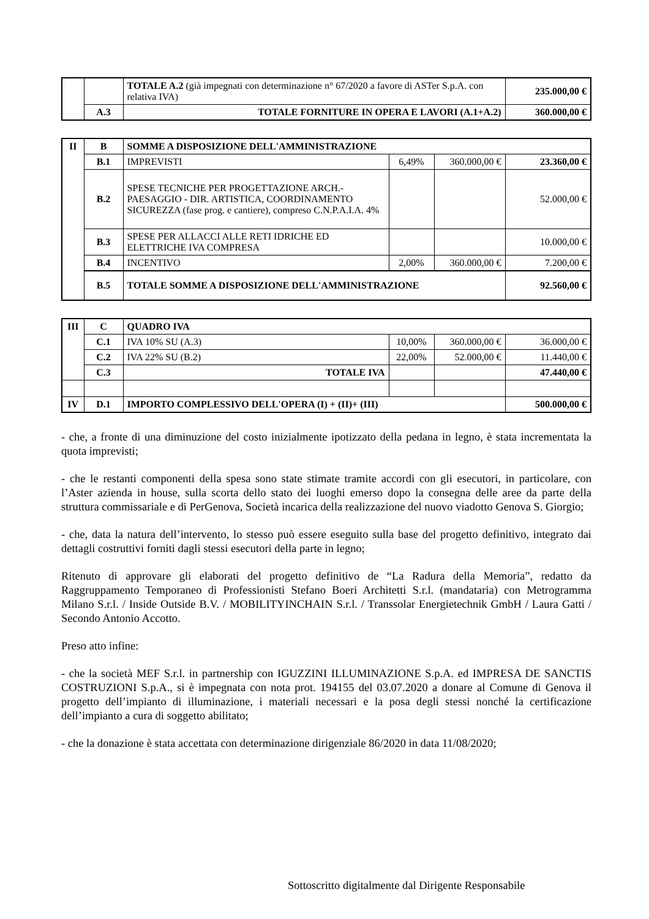| | | TOTALE A.2 (già impegnati con determinazione n° 67/2020 a favore di ASTer S.p.A. con relativa IVA) | 235.000,00 € |
| | A.3 | TOTALE FORNITURE IN OPERA E LAVORI (A.1+A.2) | 360.000,00 € |
| II | B | SOMME A DISPOSIZIONE DELL'AMMINISTRAZIONE | | | |
| | B.1 | IMPREVISTI | 6,49% | 360.000,00 € | 23.360,00 € |
| | B.2 | SPESE TECNICHE PER PROGETTAZIONE ARCH.-PAESAGGIO - DIR. ARTISTICA, COORDINAMENTO SICUREZZA (fase prog. e cantiere), compreso C.N.P.A.I.A. 4% | | | 52.000,00 € |
| | B.3 | SPESE PER ALLACCI ALLE RETI IDRICHE ED ELETTRICHE IVA COMPRESA | | | 10.000,00 € |
| | B.4 | INCENTIVO | 2,00% | 360.000,00 € | 7.200,00 € |
| | B.5 | TOTALE SOMME A DISPOSIZIONE DELL'AMMINISTRAZIONE | | | 92.560,00 € |
| III | C | QUADRO IVA | | | |
| | C.1 | IVA 10% SU (A.3) | 10,00% | 360.000,00 € | 36.000,00 € |
| | C.2 | IVA 22% SU (B.2) | 22,00% | 52.000,00 € | 11.440,00 € |
| | C.3 | TOTALE IVA | | | 47.440,00 € |
| IV | D.1 | IMPORTO COMPLESSIVO DELL'OPERA (I) + (II)+ (III) | | | 500.000,00 € |
- che, a fronte di una diminuzione del costo inizialmente ipotizzato della pedana in legno, è stata incrementata la quota imprevisti;
- che le restanti componenti della spesa sono state stimate tramite accordi con gli esecutori, in particolare, con l’Aster azienda in house, sulla scorta dello stato dei luoghi emerso dopo la consegna delle aree da parte della struttura commissariale e di PerGenova, Società incarica della realizzazione del nuovo viadotto Genova S. Giorgio;
- che, data la natura dell’intervento, lo stesso può essere eseguito sulla base del progetto definitivo, integrato dai dettagli costruttivi forniti dagli stessi esecutori della parte in legno;
Ritenuto di approvare gli elaborati del progetto definitivo de “La Radura della Memoria”, redatto da Raggruppamento Temporaneo di Professionisti Stefano Boeri Architetti S.r.l. (mandataria) con Metrogramma Milano S.r.l. / Inside Outside B.V. / MOBILITYINCHAIN S.r.l. / Transsolar Energietechnik GmbH / Laura Gatti / Secondo Antonio Accotto.
Preso atto infine:
- che la società MEF S.r.l. in partnership con IGUZZINI ILLUMINAZIONE S.p.A. ed IMPRESA DE SANCTIS COSTRUZIONI S.p.A., si è impegnata con nota prot. 194155 del 03.07.2020 a donare al Comune di Genova il progetto dell’impianto di illuminazione, i materiali necessari e la posa degli stessi nonché la certificazione dell’impianto a cura di soggetto abilitato;
- che la donazione è stata accettata con determinazione dirigenziale 86/2020 in data 11/08/2020;
Sottoscritto digitalmente dal Dirigente Responsabile